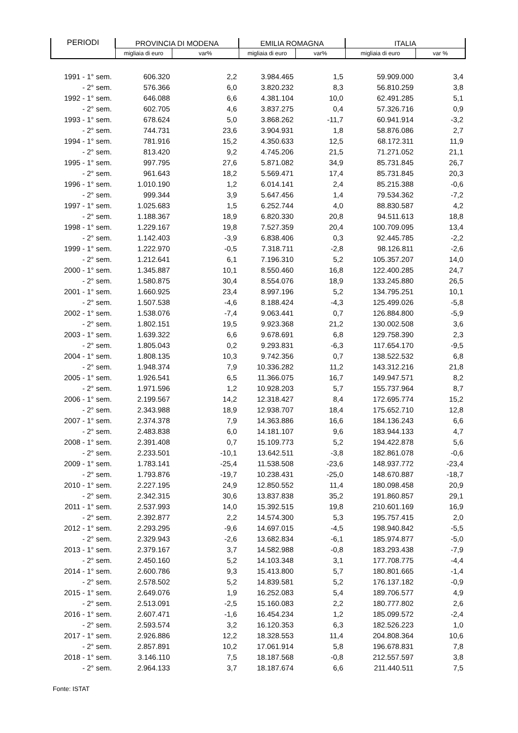| PERIODI | PROVINCIA DI MODENA | | EMILIA ROMAGNA | | ITALIA | |
| --- | --- | --- | --- | --- | --- | --- |
| | migliaia di euro | var% | migliaia di euro | var% | migliaia di euro | var % |
| 1991 - 1° sem. | 606.320 | 2,2 | 3.984.465 | 1,5 | 59.909.000 | 3,4 |
| - 2° sem. | 576.366 | 6,0 | 3.820.232 | 8,3 | 56.810.259 | 3,8 |
| 1992 - 1° sem. | 646.088 | 6,6 | 4.381.104 | 10,0 | 62.491.285 | 5,1 |
| - 2° sem. | 602.705 | 4,6 | 3.837.275 | 0,4 | 57.326.716 | 0,9 |
| 1993 - 1° sem. | 678.624 | 5,0 | 3.868.262 | -11,7 | 60.941.914 | -3,2 |
| - 2° sem. | 744.731 | 23,6 | 3.904.931 | 1,8 | 58.876.086 | 2,7 |
| 1994 - 1° sem. | 781.916 | 15,2 | 4.350.633 | 12,5 | 68.172.311 | 11,9 |
| - 2° sem. | 813.420 | 9,2 | 4.745.206 | 21,5 | 71.271.052 | 21,1 |
| 1995 - 1° sem. | 997.795 | 27,6 | 5.871.082 | 34,9 | 85.731.845 | 26,7 |
| - 2° sem. | 961.643 | 18,2 | 5.569.471 | 17,4 | 85.731.845 | 20,3 |
| 1996 - 1° sem. | 1.010.190 | 1,2 | 6.014.141 | 2,4 | 85.215.388 | -0,6 |
| - 2° sem. | 999.344 | 3,9 | 5.647.456 | 1,4 | 79.534.362 | -7,2 |
| 1997 - 1° sem. | 1.025.683 | 1,5 | 6.252.744 | 4,0 | 88.830.587 | 4,2 |
| - 2° sem. | 1.188.367 | 18,9 | 6.820.330 | 20,8 | 94.511.613 | 18,8 |
| 1998 - 1° sem. | 1.229.167 | 19,8 | 7.527.359 | 20,4 | 100.709.095 | 13,4 |
| - 2° sem. | 1.142.403 | -3,9 | 6.838.406 | 0,3 | 92.445.785 | -2,2 |
| 1999 - 1° sem. | 1.222.970 | -0,5 | 7.318.711 | -2,8 | 98.126.811 | -2,6 |
| - 2° sem. | 1.212.641 | 6,1 | 7.196.310 | 5,2 | 105.357.207 | 14,0 |
| 2000 - 1° sem. | 1.345.887 | 10,1 | 8.550.460 | 16,8 | 122.400.285 | 24,7 |
| - 2° sem. | 1.580.875 | 30,4 | 8.554.076 | 18,9 | 133.245.880 | 26,5 |
| 2001 - 1° sem. | 1.660.925 | 23,4 | 8.997.196 | 5,2 | 134.795.251 | 10,1 |
| - 2° sem. | 1.507.538 | -4,6 | 8.188.424 | -4,3 | 125.499.026 | -5,8 |
| 2002 - 1° sem. | 1.538.076 | -7,4 | 9.063.441 | 0,7 | 126.884.800 | -5,9 |
| - 2° sem. | 1.802.151 | 19,5 | 9.923.368 | 21,2 | 130.002.508 | 3,6 |
| 2003 - 1° sem. | 1.639.322 | 6,6 | 9.678.691 | 6,8 | 129.758.390 | 2,3 |
| - 2° sem. | 1.805.043 | 0,2 | 9.293.831 | -6,3 | 117.654.170 | -9,5 |
| 2004 - 1° sem. | 1.808.135 | 10,3 | 9.742.356 | 0,7 | 138.522.532 | 6,8 |
| - 2° sem. | 1.948.374 | 7,9 | 10.336.282 | 11,2 | 143.312.216 | 21,8 |
| 2005 - 1° sem. | 1.926.541 | 6,5 | 11.366.075 | 16,7 | 149.947.571 | 8,2 |
| - 2° sem. | 1.971.596 | 1,2 | 10.928.203 | 5,7 | 155.737.964 | 8,7 |
| 2006 - 1° sem. | 2.199.567 | 14,2 | 12.318.427 | 8,4 | 172.695.774 | 15,2 |
| - 2° sem. | 2.343.988 | 18,9 | 12.938.707 | 18,4 | 175.652.710 | 12,8 |
| 2007 - 1° sem. | 2.374.378 | 7,9 | 14.363.886 | 16,6 | 184.136.243 | 6,6 |
| - 2° sem. | 2.483.838 | 6,0 | 14.181.107 | 9,6 | 183.944.133 | 4,7 |
| 2008 - 1° sem. | 2.391.408 | 0,7 | 15.109.773 | 5,2 | 194.422.878 | 5,6 |
| - 2° sem. | 2.233.501 | -10,1 | 13.642.511 | -3,8 | 182.861.078 | -0,6 |
| 2009 - 1° sem. | 1.783.141 | -25,4 | 11.538.508 | -23,6 | 148.937.772 | -23,4 |
| - 2° sem. | 1.793.876 | -19,7 | 10.238.431 | -25,0 | 148.670.887 | -18,7 |
| 2010 - 1° sem. | 2.227.195 | 24,9 | 12.850.552 | 11,4 | 180.098.458 | 20,9 |
| - 2° sem. | 2.342.315 | 30,6 | 13.837.838 | 35,2 | 191.860.857 | 29,1 |
| 2011 - 1° sem. | 2.537.993 | 14,0 | 15.392.515 | 19,8 | 210.601.169 | 16,9 |
| - 2° sem. | 2.392.877 | 2,2 | 14.574.300 | 5,3 | 195.757.415 | 2,0 |
| 2012 - 1° sem. | 2.293.295 | -9,6 | 14.697.015 | -4,5 | 198.940.842 | -5,5 |
| - 2° sem. | 2.329.943 | -2,6 | 13.682.834 | -6,1 | 185.974.877 | -5,0 |
| 2013 - 1° sem. | 2.379.167 | 3,7 | 14.582.988 | -0,8 | 183.293.438 | -7,9 |
| - 2° sem. | 2.450.160 | 5,2 | 14.103.348 | 3,1 | 177.708.775 | -4,4 |
| 2014 - 1° sem. | 2.600.786 | 9,3 | 15.413.800 | 5,7 | 180.801.665 | -1,4 |
| - 2° sem. | 2.578.502 | 5,2 | 14.839.581 | 5,2 | 176.137.182 | -0,9 |
| 2015 - 1° sem. | 2.649.076 | 1,9 | 16.252.083 | 5,4 | 189.706.577 | 4,9 |
| - 2° sem. | 2.513.091 | -2,5 | 15.160.083 | 2,2 | 180.777.802 | 2,6 |
| 2016 - 1° sem. | 2.607.471 | -1,6 | 16.454.234 | 1,2 | 185.099.572 | -2,4 |
| - 2° sem. | 2.593.574 | 3,2 | 16.120.353 | 6,3 | 182.526.223 | 1,0 |
| 2017 - 1° sem. | 2.926.886 | 12,2 | 18.328.553 | 11,4 | 204.808.364 | 10,6 |
| - 2° sem. | 2.857.891 | 10,2 | 17.061.914 | 5,8 | 196.678.831 | 7,8 |
| 2018 - 1° sem. | 3.146.110 | 7,5 | 18.187.568 | -0,8 | 212.557.597 | 3,8 |
| - 2° sem. | 2.964.133 | 3,7 | 18.187.674 | 6,6 | 211.440.511 | 7,5 |
Fonte: ISTAT